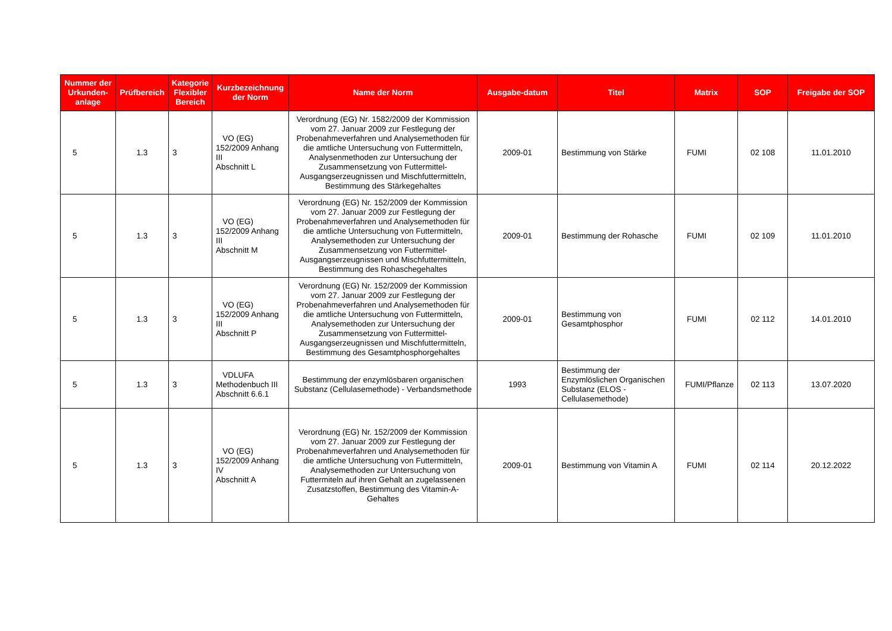| Nummer der Urkunden-anlage | Prüfbereich | Kategorie Flexibler Bereich | Kurzbezeichnung der Norm | Name der Norm | Ausgabe-datum | Titel | Matrix | SOP | Freigabe der SOP |
| --- | --- | --- | --- | --- | --- | --- | --- | --- | --- |
| 5 | 1.3 | 3 | VO (EG) 152/2009 Anhang III Abschnitt L | Verordnung (EG) Nr. 1582/2009 der Kommission vom 27. Januar 2009 zur Festlegung der Probenahmeverfahren und Analysemethoden für die amtliche Untersuchung von Futtermitteln, Analysenmethoden zur Untersuchung der Zusammensetzung von Futtermittel-Ausgangserzeugnissen und Mischfuttermitteln, Bestimmung des Stärkegehaltes | 2009-01 | Bestimmung von Stärke | FUMI | 02 108 | 11.01.2010 |
| 5 | 1.3 | 3 | VO (EG) 152/2009 Anhang III Abschnitt M | Verordnung (EG) Nr. 152/2009 der Kommission vom 27. Januar 2009 zur Festlegung der Probenahmeverfahren und Analysemethoden für die amtliche Untersuchung von Futtermitteln, Analysemethoden zur Untersuchung der Zusammensetzung von Futtermittel-Ausgangserzeugnissen und Mischfuttermitteln, Bestimmung des Rohaschegehaltes | 2009-01 | Bestimmung der Rohasche | FUMI | 02 109 | 11.01.2010 |
| 5 | 1.3 | 3 | VO (EG) 152/2009 Anhang III Abschnitt P | Verordnung (EG) Nr. 152/2009 der Kommission vom 27. Januar 2009 zur Festlegung der Probenahmeverfahren und Analysemethoden für die amtliche Untersuchung von Futtermitteln, Analysemethoden zur Untersuchung der Zusammensetzung von Futtermittel-Ausgangserzeugnissen und Mischfuttermitteln, Bestimmung des Gesamtphosphorgehaltes | 2009-01 | Bestimmung von Gesamtphosphor | FUMI | 02 112 | 14.01.2010 |
| 5 | 1.3 | 3 | VDLUFA Methodenbuch III Abschnitt 6.6.1 | Bestimmung der enzymlösbaren organischen Substanz (Cellulasemethode) - Verbandsmethode | 1993 | Bestimmung der Enzymlöslichen Organischen Substanz (ELOS - Cellulasemethode) | FUMI/Pflanze | 02 113 | 13.07.2020 |
| 5 | 1.3 | 3 | VO (EG) 152/2009 Anhang IV Abschnitt A | Verordnung (EG) Nr. 152/2009 der Kommission vom 27. Januar 2009 zur Festlegung der Probenahmeverfahren und Analysemethoden für die amtliche Untersuchung von Futtermitteln, Analysemethoden zur Untersuchung von Futtermiteln auf ihren Gehalt an zugelassenen Zusatzstoffen, Bestimmung des Vitamin-A-Gehaltes | 2009-01 | Bestimmung von Vitamin A | FUMI | 02 114 | 20.12.2022 |